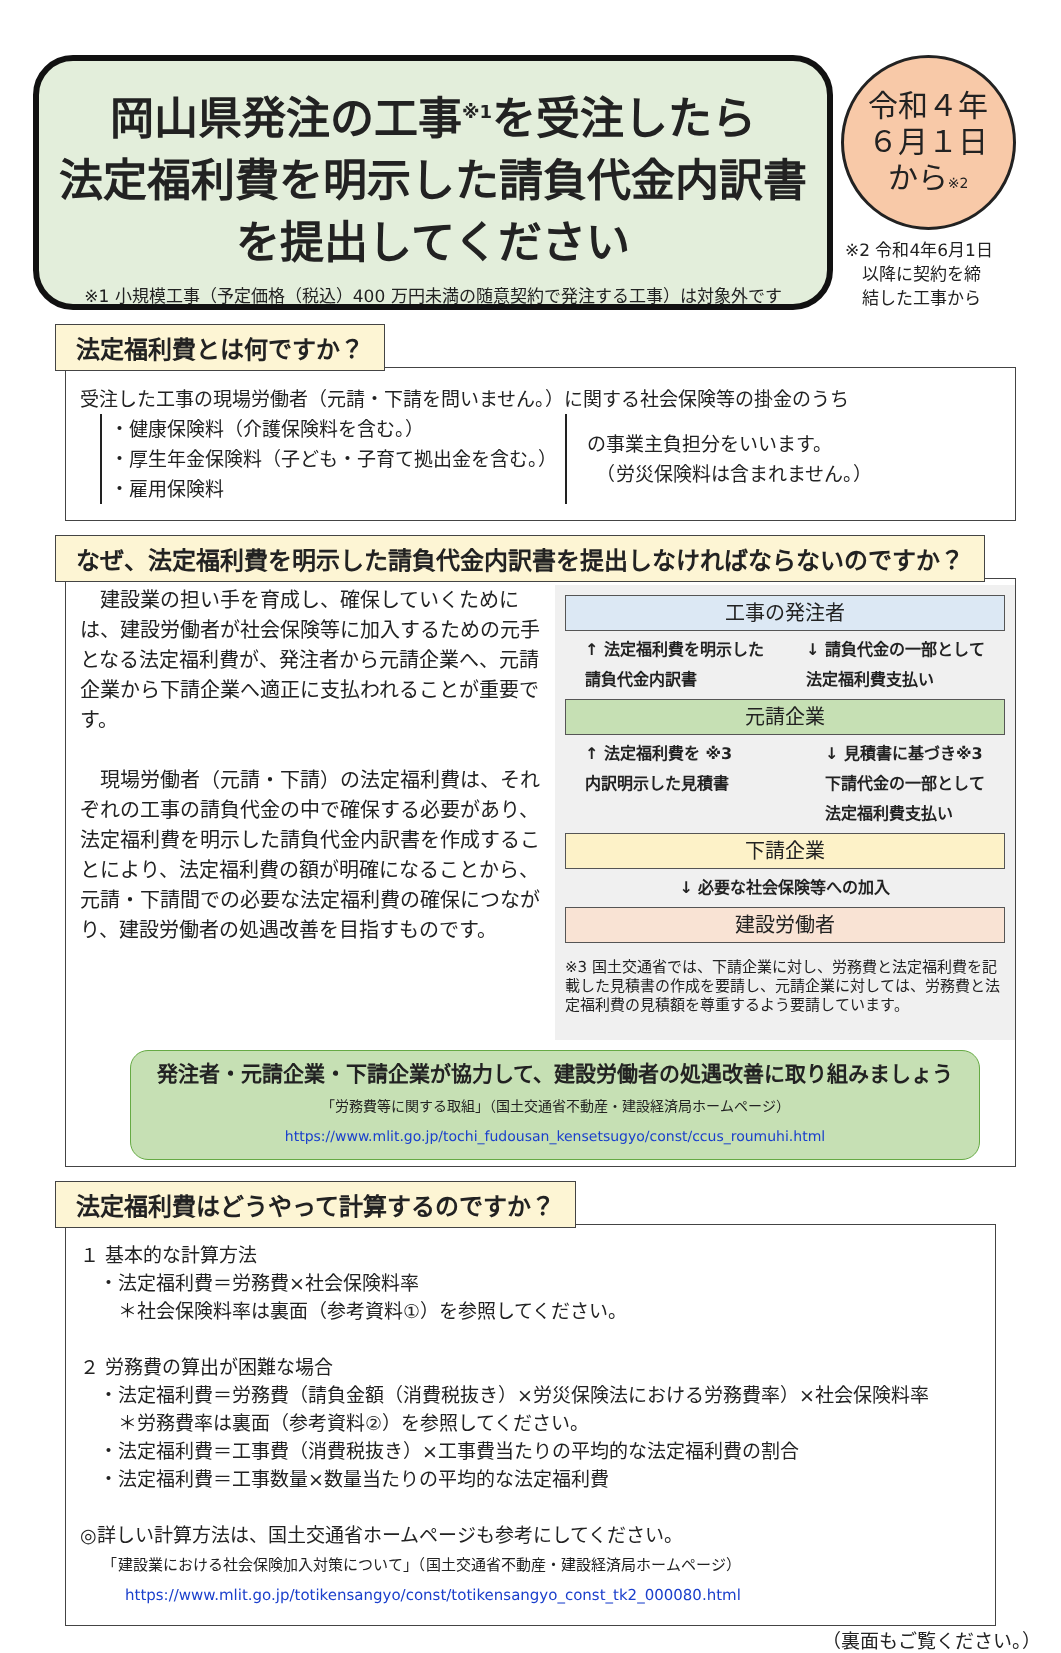岡山県発注の工事<sup>※1</sup>を受注したら
法定福利費を明示した請負代金内訳書
を提出してください
※1 小規模工事（予定価格（税込）400 万円未満の随意契約で発注する工事）は対象外です
令和４年
６月１日
から※2
※2 令和4年6月1日
　以降に契約を締
　結した工事から
法定福利費とは何ですか？
受注した工事の現場労働者（元請・下請を問いません。）に関する社会保険等の掛金のうち
・健康保険料（介護保険料を含む。）
・厚生年金保険料（子ども・子育て拠出金を含む。）
・雇用保険料
の事業主負担分をいいます。
　（労災保険料は含まれません。）
なぜ、法定福利費を明示した請負代金内訳書を提出しなければならないのですか？
　建設業の担い手を育成し、確保していくためには、建設労働者が社会保険等に加入するための元手となる法定福利費が、発注者から元請企業へ、元請企業から下請企業へ適正に支払われることが重要です。
　現場労働者（元請・下請）の法定福利費は、それぞれの工事の請負代金の中で確保する必要があり、法定福利費を明示した請負代金内訳書を作成することにより、法定福利費の額が明確になることから、元請・下請間での必要な法定福利費の確保につながり、建設労働者の処遇改善を目指すものです。
工事の発注者
↑ 法定福利費を明示した
請負代金内訳書 ↓ 請負代金の一部として
法定福利費支払い
元請企業
↑ 法定福利費を ※3
内訳明示した見積書 ↓ 見積書に基づき※3
下請代金の一部として
法定福利費支払い
下請企業
↓ 必要な社会保険等への加入
建設労働者
※3 国土交通省では、下請企業に対し、労務費と法定福利費を記載した見積書の作成を要請し、元請企業に対しては、労務費と法定福利費の見積額を尊重するよう要請しています。
発注者・元請企業・下請企業が協力して、建設労働者の処遇改善に取り組みましょう
「労務費等に関する取組」（国土交通省不動産・建設経済局ホームページ）
https://www.mlit.go.jp/tochi_fudousan_kensetsugyo/const/ccus_roumuhi.html
法定福利費はどうやって計算するのですか？
１ 基本的な計算方法
　・法定福利費＝労務費×社会保険料率
　　＊社会保険料率は裏面（参考資料①）を参照してください。
２ 労務費の算出が困難な場合
　・法定福利費＝労務費（請負金額（消費税抜き）×労災保険法における労務費率）×社会保険料率
　　＊労務費率は裏面（参考資料②）を参照してください。
　・法定福利費＝工事費（消費税抜き）×工事費当たりの平均的な法定福利費の割合
　・法定福利費＝工事数量×数量当たりの平均的な法定福利費
◎詳しい計算方法は、国土交通省ホームページも参考にしてください。
　　「建設業における社会保険加入対策について」（国土交通省不動産・建設経済局ホームページ）
　　　https://www.mlit.go.jp/totikensangyo/const/totikensangyo_const_tk2_000080.html
（裏面もご覧ください。）